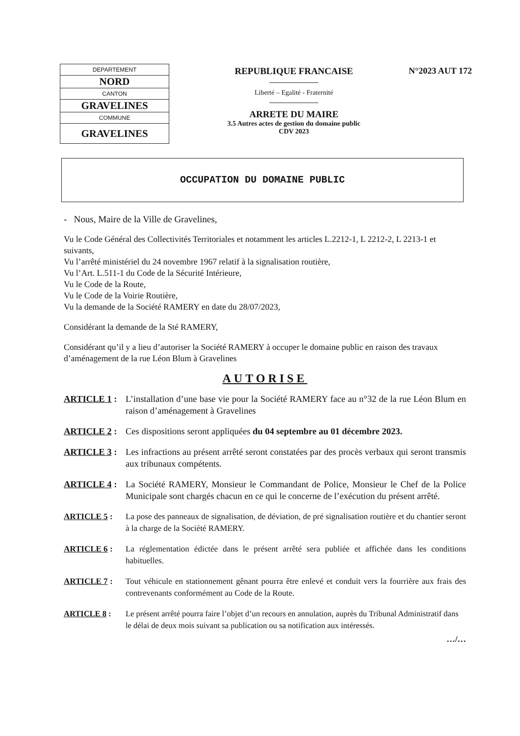| DEPARTEMENT |
| NORD |
| CANTON |
| GRAVELINES |
| COMMUNE |
| GRAVELINES |
REPUBLIQUE FRANCAISE
Liberté – Egalité - Fraternité
ARRETE DU MAIRE
3.5 Autres actes de gestion du domaine public
CDV 2023
N°2023 AUT 172
OCCUPATION DU DOMAINE PUBLIC
- Nous, Maire de la Ville de Gravelines,
Vu le Code Général des Collectivités Territoriales et notamment les articles L.2212-1, L 2212-2, L 2213-1 et suivants,
Vu l’arrêté ministériel du 24 novembre 1967 relatif à la signalisation routière,
Vu l’Art. L.511-1 du Code de la Sécurité Intérieure,
Vu le Code de la Route,
Vu le Code de la Voirie Routière,
Vu la demande de la Société RAMERY en date du 28/07/2023,
Considérant la demande de la Sté RAMERY,
Considérant qu’il y a lieu d’autoriser la Société RAMERY à occuper le domaine public en raison des travaux d’aménagement de la rue Léon Blum à Gravelines
AUTORISE
ARTICLE 1 : L’installation d’une base vie pour la Société RAMERY face au n°32 de la rue Léon Blum en raison d’aménagement à Gravelines
ARTICLE 2 : Ces dispositions seront appliquées du 04 septembre au 01 décembre 2023.
ARTICLE 3 : Les infractions au présent arrêté seront constatées par des procès verbaux qui seront transmis aux tribunaux compétents.
ARTICLE 4 : La Société RAMERY, Monsieur le Commandant de Police, Monsieur le Chef de la Police Municipale sont chargés chacun en ce qui le concerne de l’exécution du présent arrêté.
ARTICLE 5 : La pose des panneaux de signalisation, de déviation, de pré signalisation routière et du chantier seront à la charge de la Société RAMERY.
ARTICLE 6 : La réglementation édictée dans le présent arrêté sera publiée et affichée dans les conditions habituelles.
ARTICLE 7 : Tout véhicule en stationnement gênant pourra être enlevé et conduit vers la fourrière aux frais des contrevenants conformément au Code de la Route.
ARTICLE 8 : Le présent arrêté pourra faire l’objet d’un recours en annulation, auprès du Tribunal Administratif dans le délai de deux mois suivant sa publication ou sa notification aux intéressés.
…/…